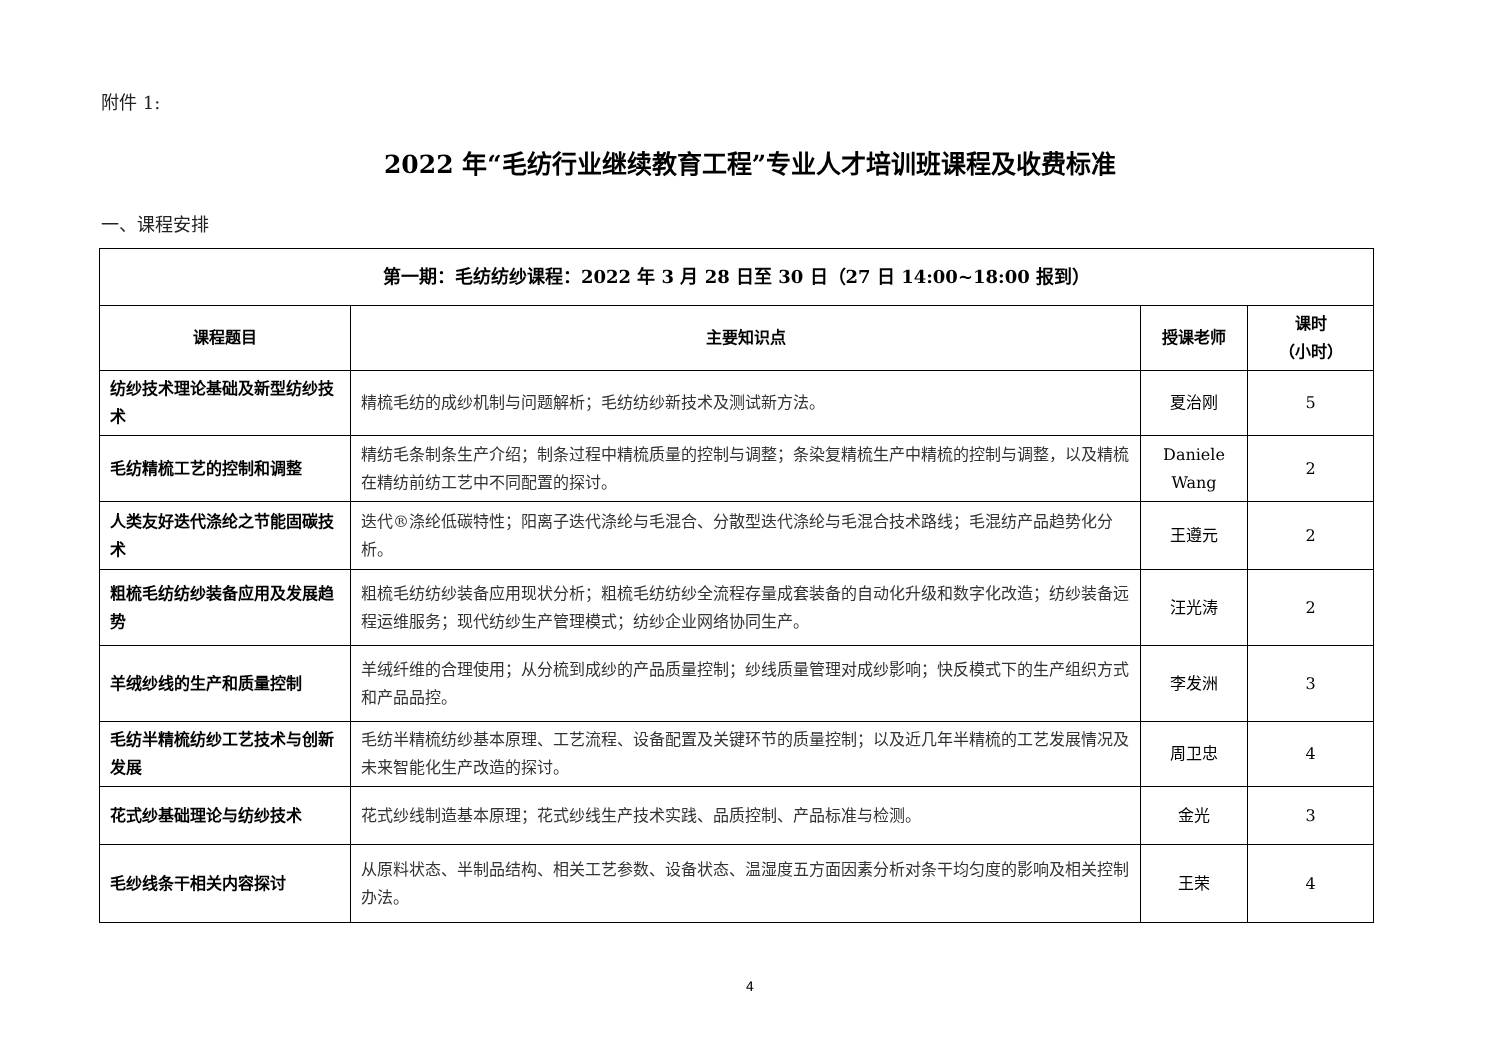附件 1:
2022 年“毛纺行业继续教育工程”专业人才培训班课程及收费标准
一、课程安排
| 第一期：毛纺纺纱课程：2022 年 3 月 28 日至 30 日（27 日 14:00~18:00 报到） | | | |
| --- | --- | --- | --- |
| 课程题目 | 主要知识点 | 授课老师 | 课时 （小时） |
| 纺纱技术理论基础及新型纺纱技术 | 精梳毛纺的成纱机制与问题解析；毛纺纺纱新技术及测试新方法。 | 夏治刚 | 5 |
| 毛纺精梳工艺的控制和调整 | 精纺毛条制条生产介绍；制条过程中精梳质量的控制与调整；条染复精梳生产中精梳的控制与调整，以及精梳在精纺前纺工艺中不同配置的探讨。 | Daniele Wang | 2 |
| 人类友好迭代涤纶之节能固碳技术 | 迭代®涤纶低碳特性；阳离子迭代涤纶与毛混合、分散型迭代涤纶与毛混合技术路线；毛混纺产品趋势化分析。 | 王遵元 | 2 |
| 粗梳毛纺纺纱装备应用及发展趋势 | 粗梳毛纺纺纱装备应用现状分析；粗梳毛纺纺纱全流程存量成套装备的自动化升级和数字化改造；纺纱装备远程运维服务；现代纺纱生产管理模式；纺纱企业网络协同生产。 | 汪光涛 | 2 |
| 羊绒纱线的生产和质量控制 | 羊绒纤维的合理使用；从分梳到成纱的产品质量控制；纱线质量管理对成纱影响；快反模式下的生产组织方式和产品品控。 | 李发洲 | 3 |
| 毛纺半精梳纺纱工艺技术与创新发展 | 毛纺半精梳纺纱基本原理、工艺流程、设备配置及关键环节的质量控制；以及近几年半精梳的工艺发展情况及未来智能化生产改造的探讨。 | 周卫忠 | 4 |
| 花式纱基础理论与纺纱技术 | 花式纱线制造基本原理；花式纱线生产技术实践、品质控制、产品标准与检测。 | 金光 | 3 |
| 毛纱线条干相关内容探讨 | 从原料状态、半制品结构、相关工艺参数、设备状态、温湿度五方面因素分析对条干均匀度的影响及相关控制办法。 | 王荣 | 4 |
4